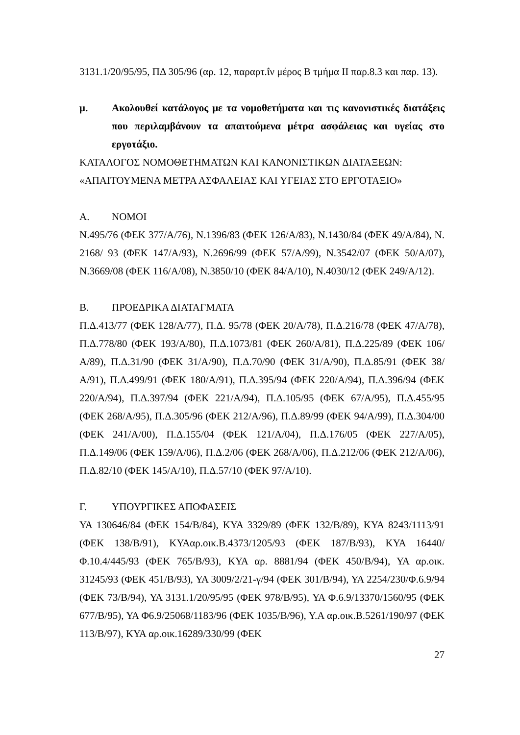3131.1/20/95/95, ΠΔ 305/96 (αρ. 12, παραρτ.ΐν μέρος Β τμήμα ΙΙ παρ.8.3 και παρ. 13).
μ. Ακολουθεί κατάλογος με τα νομοθετήματα και τις κανονιστικές διατάξεις που περιλαμβάνουν τα απαιτούμενα μέτρα ασφάλειας και υγείας στο εργοτάξιο.
ΚΑΤΑΛΟΓΟΣ ΝΟΜΟΘΕΤΗΜΑΤΩΝ ΚΑΙ ΚΑΝΟΝΙΣΤΙΚΩΝ ΔΙΑΤΑΞΕΩΝ:
«ΑΠΑΙΤΟΥΜΕΝΑ ΜΕΤΡΑ ΑΣΦΑΛΕΙΑΣ ΚΑΙ ΥΓΕΙΑΣ ΣΤΟ ΕΡΓΟΤΑΞΙΟ»
Α. ΝΟΜΟΙ
Ν.495/76 (ΦΕΚ 377/Α/76), Ν.1396/83 (ΦΕΚ 126/Α/83), Ν.1430/84 (ΦΕΚ 49/Α/84), Ν. 2168/ 93 (ΦΕΚ 147/Α/93), Ν.2696/99 (ΦΕΚ 57/Α/99), Ν.3542/07 (ΦΕΚ 50/Α/07), Ν.3669/08 (ΦΕΚ 116/Α/08), Ν.3850/10 (ΦΕΚ 84/Α/10), Ν.4030/12 (ΦΕΚ 249/Α/12).
Β. ΠΡΟΕΔΡΙΚΑ ΔΙΑΤΑΓΜΑΤΑ
Π.Δ.413/77 (ΦΕΚ 128/Α/77), Π.Δ. 95/78 (ΦΕΚ 20/Α/78), Π.Δ.216/78 (ΦΕΚ 47/Α/78), Π.Δ.778/80 (ΦΕΚ 193/Α/80), Π.Δ.1073/81 (ΦΕΚ 260/Α/81), Π.Δ.225/89 (ΦΕΚ 106/Α/89), Π.Δ.31/90 (ΦΕΚ 31/Α/90), Π.Δ.70/90 (ΦΕΚ 31/Α/90), Π.Δ.85/91 (ΦΕΚ 38/Α/91), Π.Δ.499/91 (ΦΕΚ 180/Α/91), Π.Δ.395/94 (ΦΕΚ 220/Α/94), Π.Δ.396/94 (ΦΕΚ 220/Α/94), Π.Δ.397/94 (ΦΕΚ 221/Α/94), Π.Δ.105/95 (ΦΕΚ 67/Α/95), Π.Δ.455/95 (ΦΕΚ 268/Α/95), Π.Δ.305/96 (ΦΕΚ 212/Α/96), Π.Δ.89/99 (ΦΕΚ 94/Α/99), Π.Δ.304/00 (ΦΕΚ 241/Α/00), Π.Δ.155/04 (ΦΕΚ 121/Α/04), Π.Δ.176/05 (ΦΕΚ 227/Α/05), Π.Δ.149/06 (ΦΕΚ 159/Α/06), Π.Δ.2/06 (ΦΕΚ 268/Α/06), Π.Δ.212/06 (ΦΕΚ 212/Α/06), Π.Δ.82/10 (ΦΕΚ 145/Α/10), Π.Δ.57/10 (ΦΕΚ 97/Α/10).
Γ. ΥΠΟΥΡΓΙΚΕΣ ΑΠΟΦΑΣΕΙΣ
ΥΑ 130646/84 (ΦΕΚ 154/Β/84), ΚΥΑ 3329/89 (ΦΕΚ 132/Β/89), ΚΥΑ 8243/1113/91 (ΦΕΚ 138/Β/91), ΚΥΑαρ.οικ.Β.4373/1205/93 (ΦΕΚ 187/Β/93), ΚΥΑ 16440/Φ.10.4/445/93 (ΦΕΚ 765/Β/93), ΚΥΑ αρ. 8881/94 (ΦΕΚ 450/Β/94), ΥΑ αρ.οικ. 31245/93 (ΦΕΚ 451/Β/93), ΥΑ 3009/2/21-γ/94 (ΦΕΚ 301/Β/94), ΥΑ 2254/230/Φ.6.9/94 (ΦΕΚ 73/Β/94), ΥΑ 3131.1/20/95/95 (ΦΕΚ 978/Β/95), ΥΑ Φ.6.9/13370/1560/95 (ΦΕΚ 677/Β/95), ΥΑ Φ6.9/25068/1183/96 (ΦΕΚ 1035/Β/96), Υ.Α αρ.οικ.Β.5261/190/97 (ΦΕΚ 113/Β/97), ΚΥΑ αρ.οικ.16289/330/99 (ΦΕΚ
27